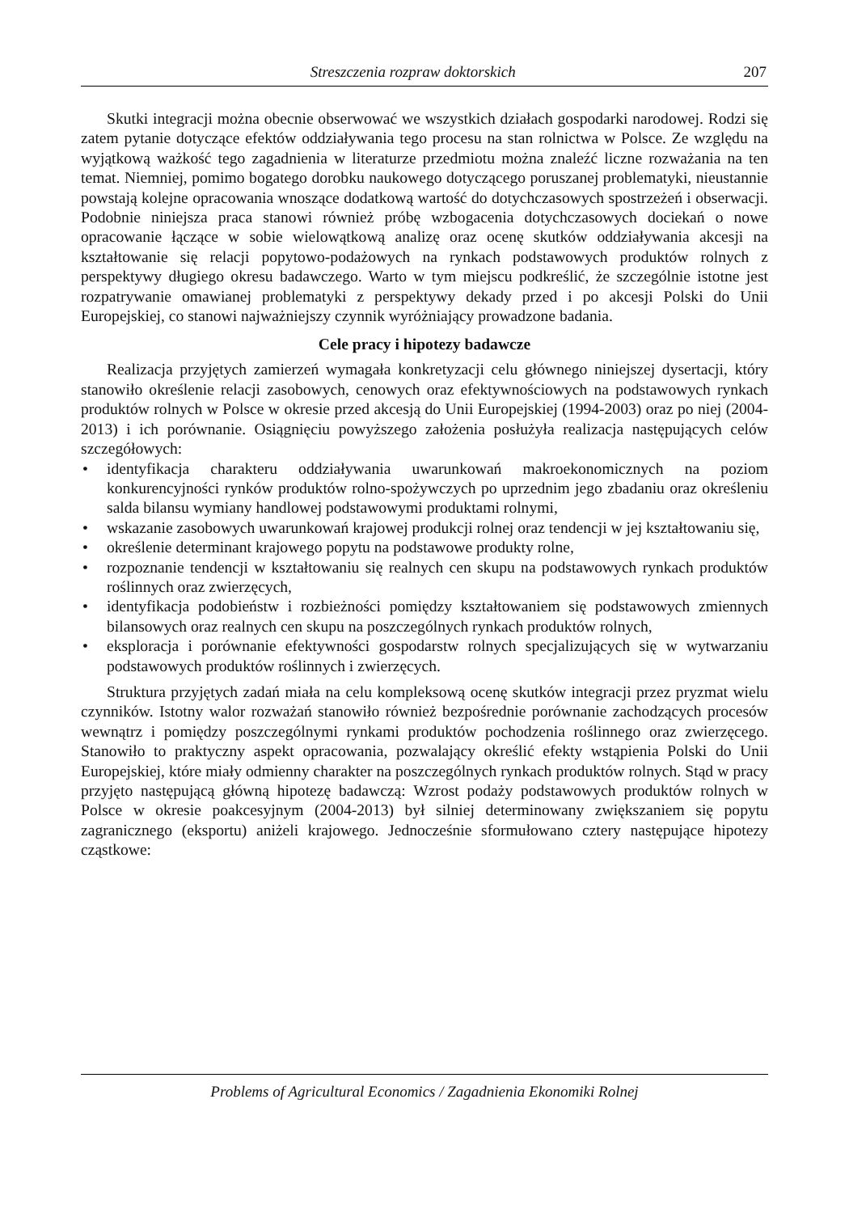Streszczenia rozpraw doktorskich 207
Skutki integracji można obecnie obserwować we wszystkich działach gospodarki narodowej. Rodzi się zatem pytanie dotyczące efektów oddziaływania tego procesu na stan rolnictwa w Polsce. Ze względu na wyjątkową ważkość tego zagadnienia w literaturze przedmiotu można znaleźć liczne rozważania na ten temat. Niemniej, pomimo bogatego dorobku naukowego dotyczącego poruszanej problematyki, nieustannie powstają kolejne opracowania wnoszące dodatkową wartość do dotychczasowych spostrzeżeń i obserwacji. Podobnie niniejsza praca stanowi również próbę wzbogacenia dotychczasowych dociekań o nowe opracowanie łączące w sobie wielowątkową analizę oraz ocenę skutków oddziaływania akcesji na kształtowanie się relacji popytowo-podażowych na rynkach podstawowych produktów rolnych z perspektywy długiego okresu badawczego. Warto w tym miejscu podkreślić, że szczególnie istotne jest rozpatrywanie omawianej problematyki z perspektywy dekady przed i po akcesji Polski do Unii Europejskiej, co stanowi najważniejszy czynnik wyróżniający prowadzone badania.
Cele pracy i hipotezy badawcze
Realizacja przyjętych zamierzeń wymagała konkretyzacji celu głównego niniejszej dysertacji, który stanowiło określenie relacji zasobowych, cenowych oraz efektywnościowych na podstawowych rynkach produktów rolnych w Polsce w okresie przed akcesją do Unii Europejskiej (1994-2003) oraz po niej (2004-2013) i ich porównanie. Osiągnięciu powyższego założenia posłużyła realizacja następujących celów szczegółowych:
• identyfikacja charakteru oddziaływania uwarunkowań makroekonomicznych na poziom konkurencyjności rynków produktów rolno-spożywczych po uprzednim jego zbadaniu oraz określeniu salda bilansu wymiany handlowej podstawowymi produktami rolnymi,
• wskazanie zasobowych uwarunkowań krajowej produkcji rolnej oraz tendencji w jej kształtowaniu się,
• określenie determinant krajowego popytu na podstawowe produkty rolne,
• rozpoznanie tendencji w kształtowaniu się realnych cen skupu na podstawowych rynkach produktów roślinnych oraz zwierzęcych,
• identyfikacja podobieństw i rozbieżności pomiędzy kształtowaniem się podstawowych zmiennych bilansowych oraz realnych cen skupu na poszczególnych rynkach produktów rolnych,
• eksploracja i porównanie efektywności gospodarstw rolnych specjalizujących się w wytwarzaniu podstawowych produktów roślinnych i zwierzęcych.
Struktura przyjętych zadań miała na celu kompleksową ocenę skutków integracji przez pryzmat wielu czynników. Istotny walor rozważań stanowiło również bezpośrednie porównanie zachodzących procesów wewnątrz i pomiędzy poszczególnymi rynkami produktów pochodzenia roślinnego oraz zwierzęcego. Stanowiło to praktyczny aspekt opracowania, pozwalający określić efekty wstąpienia Polski do Unii Europejskiej, które miały odmienny charakter na poszczególnych rynkach produktów rolnych. Stąd w pracy przyjęto następującą główną hipotezę badawczą: Wzrost podaży podstawowych produktów rolnych w Polsce w okresie poakcesyjnym (2004-2013) był silniej determinowany zwiększaniem się popytu zagranicznego (eksportu) aniżeli krajowego. Jednocześnie sformułowano cztery następujące hipotezy cząstkowe:
Problems of Agricultural Economics / Zagadnienia Ekonomiki Rolnej